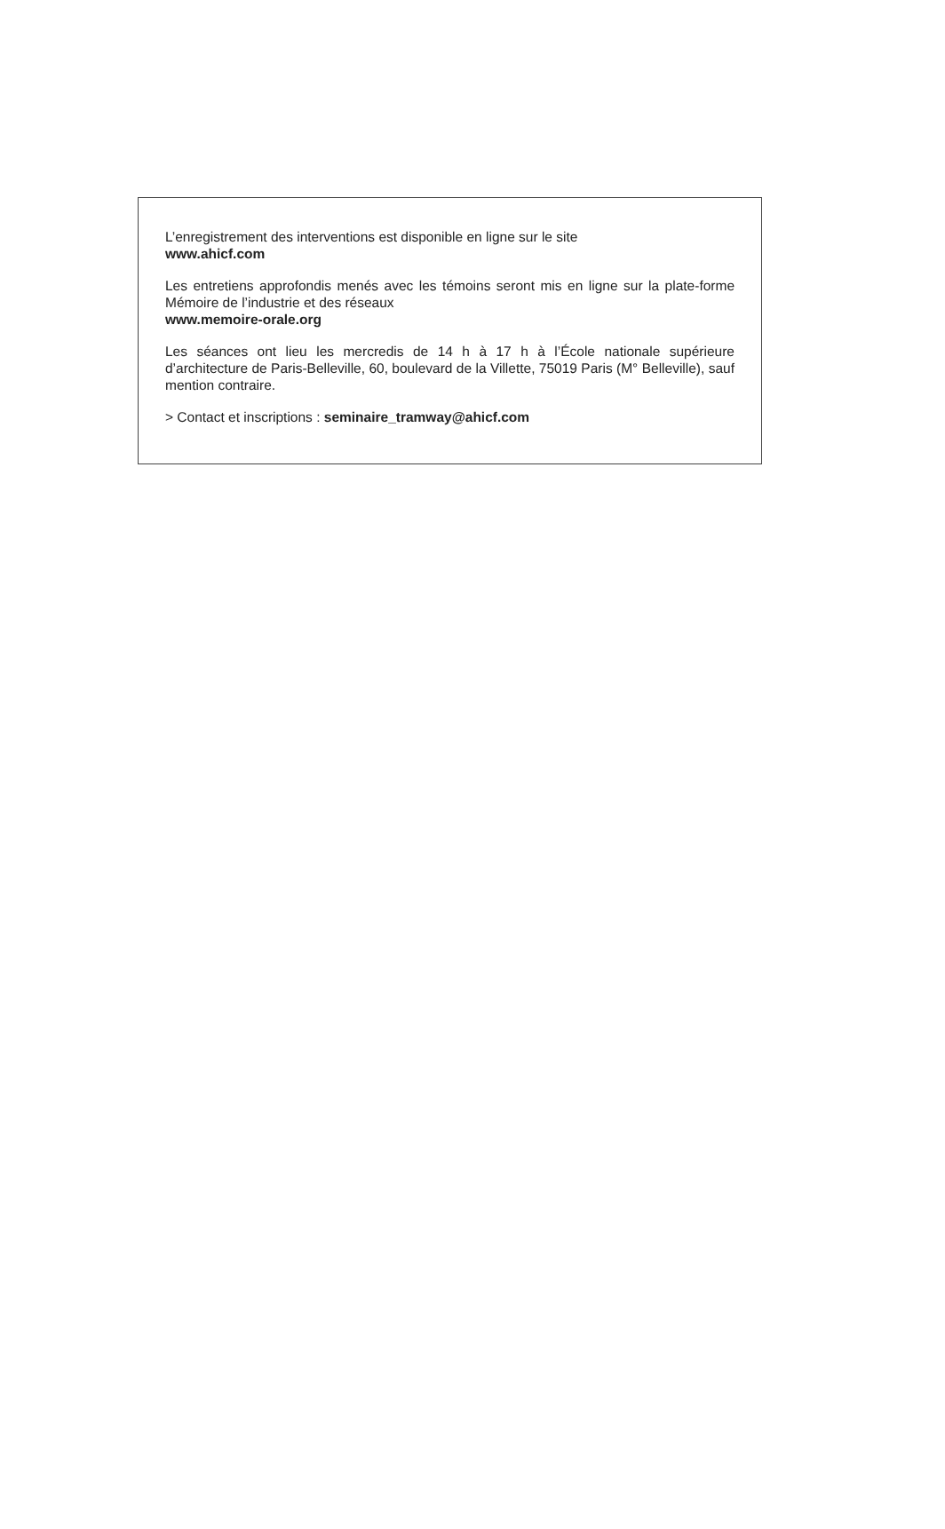L’enregistrement des interventions est disponible en ligne sur le site
www.ahicf.com
Les entretiens approfondis menés avec les témoins seront mis en ligne sur la plate-forme Mémoire de l’industrie et des réseaux
www.memoire-orale.org
Les séances ont lieu les mercredis de 14 h à 17 h à l’École nationale supérieure d’architecture de Paris-Belleville, 60, boulevard de la Villette, 75019 Paris (M° Belleville), sauf mention contraire.
> Contact et inscriptions : seminaire_tramway@ahicf.com